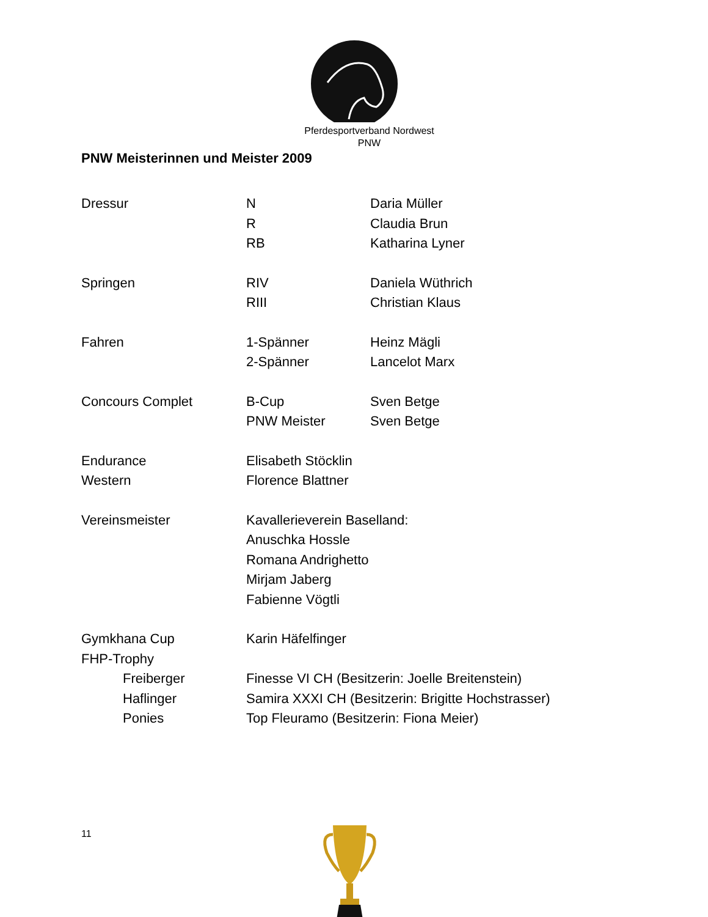Pferdesportverband Nordwest
PNW
PNW Meisterinnen und Meister 2009
| Dressur | N | Daria Müller |
| | R | Claudia Brun |
| | RB | Katharina Lyner |
| Springen | RIV | Daniela Wüthrich |
| | RIII | Christian Klaus |
| Fahren | 1-Spänner | Heinz Mägli |
| | 2-Spänner | Lancelot Marx |
| Concours Complet | B-Cup | Sven Betge |
| | PNW Meister | Sven Betge |
| Endurance | Elisabeth Stöcklin | |
| Western | Florence Blattner | |
| Vereinsmeister | Kavallerieverein Baselland: | |
| | Anuschka Hossle | |
| | Romana Andrighetto | |
| | Mirjam Jaberg | |
| | Fabienne Vögtli | |
| Gymkhana Cup | Karin Häfelfinger | |
| FHP-Trophy | | |
| Freiberger | Finesse VI CH (Besitzerin: Joelle Breitenstein) | |
| Haflinger | Samira XXXI CH (Besitzerin: Brigitte Hochstrasser) | |
| Ponies | Top Fleuramo (Besitzerin: Fiona Meier) | |
11